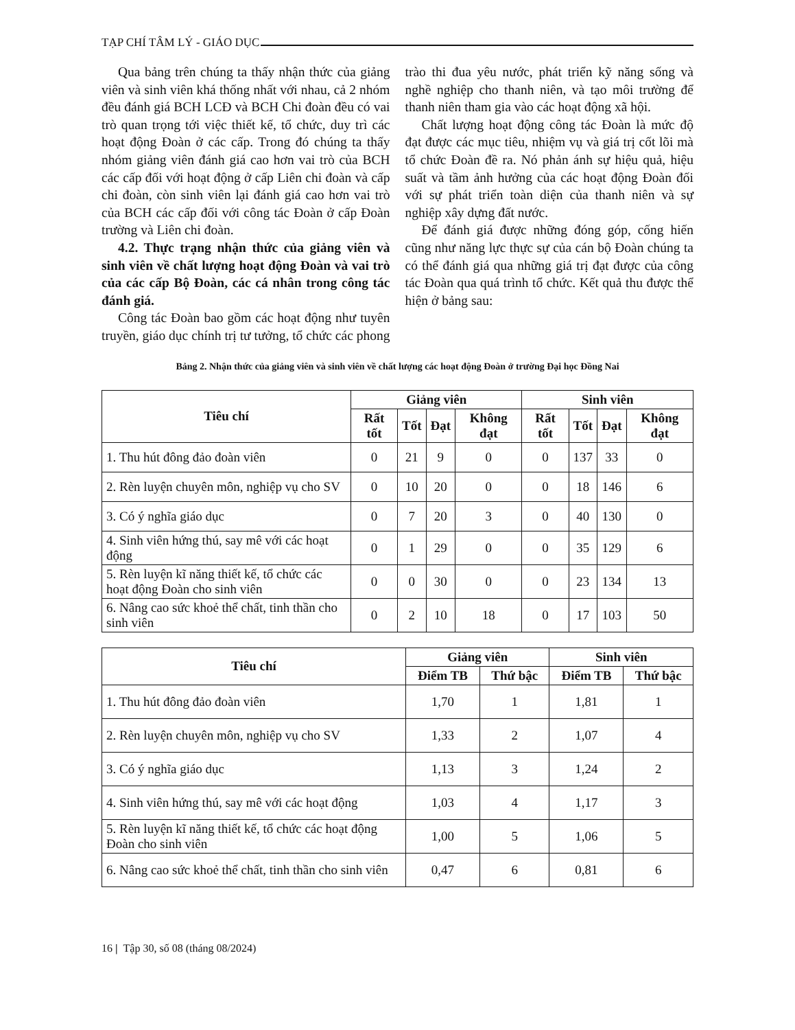TẠP CHÍ TÂM LÝ - GIÁO DỤC
Qua bảng trên chúng ta thấy nhận thức của giảng viên và sinh viên khá thống nhất với nhau, cả 2 nhóm đều đánh giá BCH LCĐ và BCH Chi đoàn đều có vai trò quan trọng tới việc thiết kế, tổ chức, duy trì các hoạt động Đoàn ở các cấp. Trong đó chúng ta thấy nhóm giảng viên đánh giá cao hơn vai trò của BCH các cấp đối với hoạt động ở cấp Liên chi đoàn và cấp chi đoàn, còn sinh viên lại đánh giá cao hơn vai trò của BCH các cấp đối với công tác Đoàn ở cấp Đoàn trường và Liên chi đoàn.
4.2. Thực trạng nhận thức của giảng viên và sinh viên về chất lượng hoạt động Đoàn và vai trò của các cấp Bộ Đoàn, các cá nhân trong công tác đánh giá.
Công tác Đoàn bao gồm các hoạt động như tuyên truyền, giáo dục chính trị tư tưởng, tổ chức các phong trào thi đua yêu nước, phát triển kỹ năng sống và nghề nghiệp cho thanh niên, và tạo môi trường để thanh niên tham gia vào các hoạt động xã hội.
Chất lượng hoạt động công tác Đoàn là mức độ đạt được các mục tiêu, nhiệm vụ và giá trị cốt lõi mà tổ chức Đoàn đề ra. Nó phản ánh sự hiệu quả, hiệu suất và tầm ảnh hưởng của các hoạt động Đoàn đối với sự phát triển toàn diện của thanh niên và sự nghiệp xây dựng đất nước.
Để đánh giá được những đóng góp, cống hiến cũng như năng lực thực sự của cán bộ Đoàn chúng ta có thể đánh giá qua những giá trị đạt được của công tác Đoàn qua quá trình tổ chức. Kết quả thu được thể hiện ở bảng sau:
Bảng 2. Nhận thức của giảng viên và sinh viên về chất lượng các hoạt động Đoàn ở trường Đại học Đồng Nai
| Tiêu chí | Giảng viên | | | | Sinh viên | | | |
| --- | --- | --- | --- | --- | --- | --- | --- | --- |
| | Rất tốt | Tốt | Đạt | Không đạt | Rất tốt | Tốt | Đạt | Không đạt |
| 1. Thu hút đông đảo đoàn viên | 0 | 21 | 9 | 0 | 0 | 137 | 33 | 0 |
| 2. Rèn luyện chuyên môn, nghiệp vụ cho SV | 0 | 10 | 20 | 0 | 0 | 18 | 146 | 6 |
| 3. Có ý nghĩa giáo dục | 0 | 7 | 20 | 3 | 0 | 40 | 130 | 0 |
| 4. Sinh viên hứng thú, say mê với các hoạt động | 0 | 1 | 29 | 0 | 0 | 35 | 129 | 6 |
| 5. Rèn luyện kĩ năng thiết kế, tổ chức các hoạt động Đoàn cho sinh viên | 0 | 0 | 30 | 0 | 0 | 23 | 134 | 13 |
| 6. Nâng cao sức khoẻ thể chất, tinh thần cho sinh viên | 0 | 2 | 10 | 18 | 0 | 17 | 103 | 50 |
| Tiêu chí | Giảng viên | | Sinh viên | |
| --- | --- | --- | --- | --- |
| | Điểm TB | Thứ bậc | Điểm TB | Thứ bậc |
| 1. Thu hút đông đảo đoàn viên | 1,70 | 1 | 1,81 | 1 |
| 2. Rèn luyện chuyên môn, nghiệp vụ cho SV | 1,33 | 2 | 1,07 | 4 |
| 3. Có ý nghĩa giáo dục | 1,13 | 3 | 1,24 | 2 |
| 4. Sinh viên hứng thú, say mê với các hoạt động | 1,03 | 4 | 1,17 | 3 |
| 5. Rèn luyện kĩ năng thiết kế, tổ chức các hoạt động Đoàn cho sinh viên | 1,00 | 5 | 1,06 | 5 |
| 6. Nâng cao sức khoẻ thể chất, tinh thần cho sinh viên | 0,47 | 6 | 0,81 | 6 |
16 | Tập 30, số 08 (tháng 08/2024)